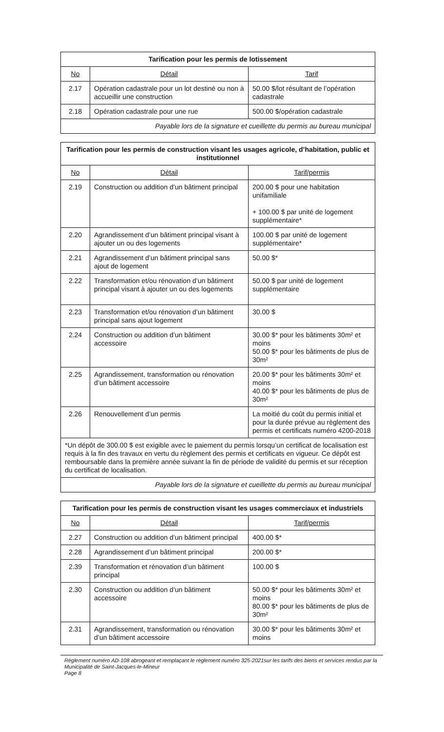| Tarification pour les permis de lotissement | | |
| --- | --- | --- |
| No | Détail | Tarif |
| 2.17 | Opération cadastrale pour un lot destiné ou non à accueillir une construction | 50.00 $/lot résultant de l’opération cadastrale |
| 2.18 | Opération cadastrale pour une rue | 500.00 $/opération cadastrale |
| Payable lors de la signature et cueillette du permis au bureau municipal | | |
| Tarification pour les permis de construction visant les usages agricole, d’habitation, public et institutionnel | | |
| --- | --- | --- |
| No | Détail | Tarif/permis |
| 2.19 | Construction ou addition d’un bâtiment principal | 200.00 $ pour une habitation unifamiliale + 100.00 $ par unité de logement supplémentaire* |
| 2.20 | Agrandissement d’un bâtiment principal visant à ajouter un ou des logements | 100.00 $ par unité de logement supplémentaire* |
| 2.21 | Agrandissement d’un bâtiment principal sans ajout de logement | 50.00 $* |
| 2.22 | Transformation et/ou rénovation d’un bâtiment principal visant à ajouter un ou des logements | 50.00 $ par unité de logement supplémentaire |
| 2.23 | Transformation et/ou rénovation d’un bâtiment principal sans ajout logement | 30.00 $ |
| 2.24 | Construction ou addition d’un bâtiment accessoire | 30.00 $* pour les bâtiments 30m² et moins 50.00 $* pour les bâtiments de plus de 30m² |
| 2.25 | Agrandissement, transformation ou rénovation d’un bâtiment accessoire | 20.00 $* pour les bâtiments 30m² et moins 40.00 $* pour les bâtiments de plus de 30m² |
| 2.26 | Renouvellement d’un permis | La moitié du coût du permis initial et pour la durée prévue au règlement des permis et certificats numéro 4200-2018 |
| *Un dépôt de 300.00 $ est exigible avec le paiement du permis lorsqu’un certificat de localisation est requis à la fin des travaux en vertu du règlement des permis et certificats en vigueur. Ce dépôt est remboursable dans la première année suivant la fin de période de validité du permis et sur réception du certificat de localisation. | | |
| Payable lors de la signature et cueillette du permis au bureau municipal | | |
| Tarification pour les permis de construction visant les usages commerciaux et industriels | | |
| --- | --- | --- |
| No | Détail | Tarif/permis |
| 2.27 | Construction ou addition d’un bâtiment principal | 400.00 $* |
| 2.28 | Agrandissement d’un bâtiment principal | 200.00 $* |
| 2.39 | Transformation et rénovation d’un bâtiment principal | 100.00 $ |
| 2.30 | Construction ou addition d’un bâtiment accessoire | 50.00 $* pour les bâtiments 30m² et moins 80.00 $* pour les bâtiments de plus de 30m² |
| 2.31 | Agrandissement, transformation ou rénovation d’un bâtiment accessoire | 30.00 $* pour les bâtiments 30m² et moins |
Règlement numéro AD-108 abrogeant et remplaçant le règlement numéro 325-2021sur les tarifs des biens et services rendus par la Municipalité de Saint-Jacques-le-Mineur
Page 8